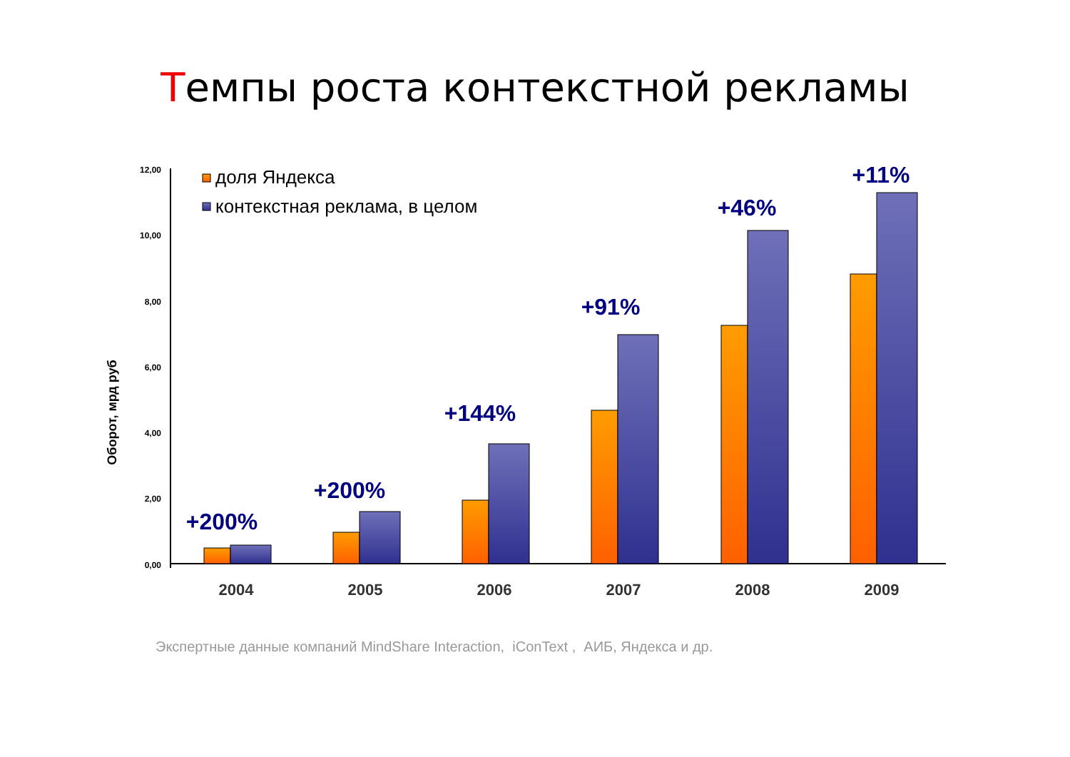Темпы роста контекстной рекламы
12,00
10,00
8,00
6,00
4,00
2,00
0,00
Оборот, мрд руб
доля Яндекса
контекстная реклама, в целом
+200%
+200%
+144%
+91%
+46%
+11%
2004
2005
2006
2007
2008
2009
Экспертные данные компаний MindShare Interaction, iConText , АИБ, Яндекса и др.